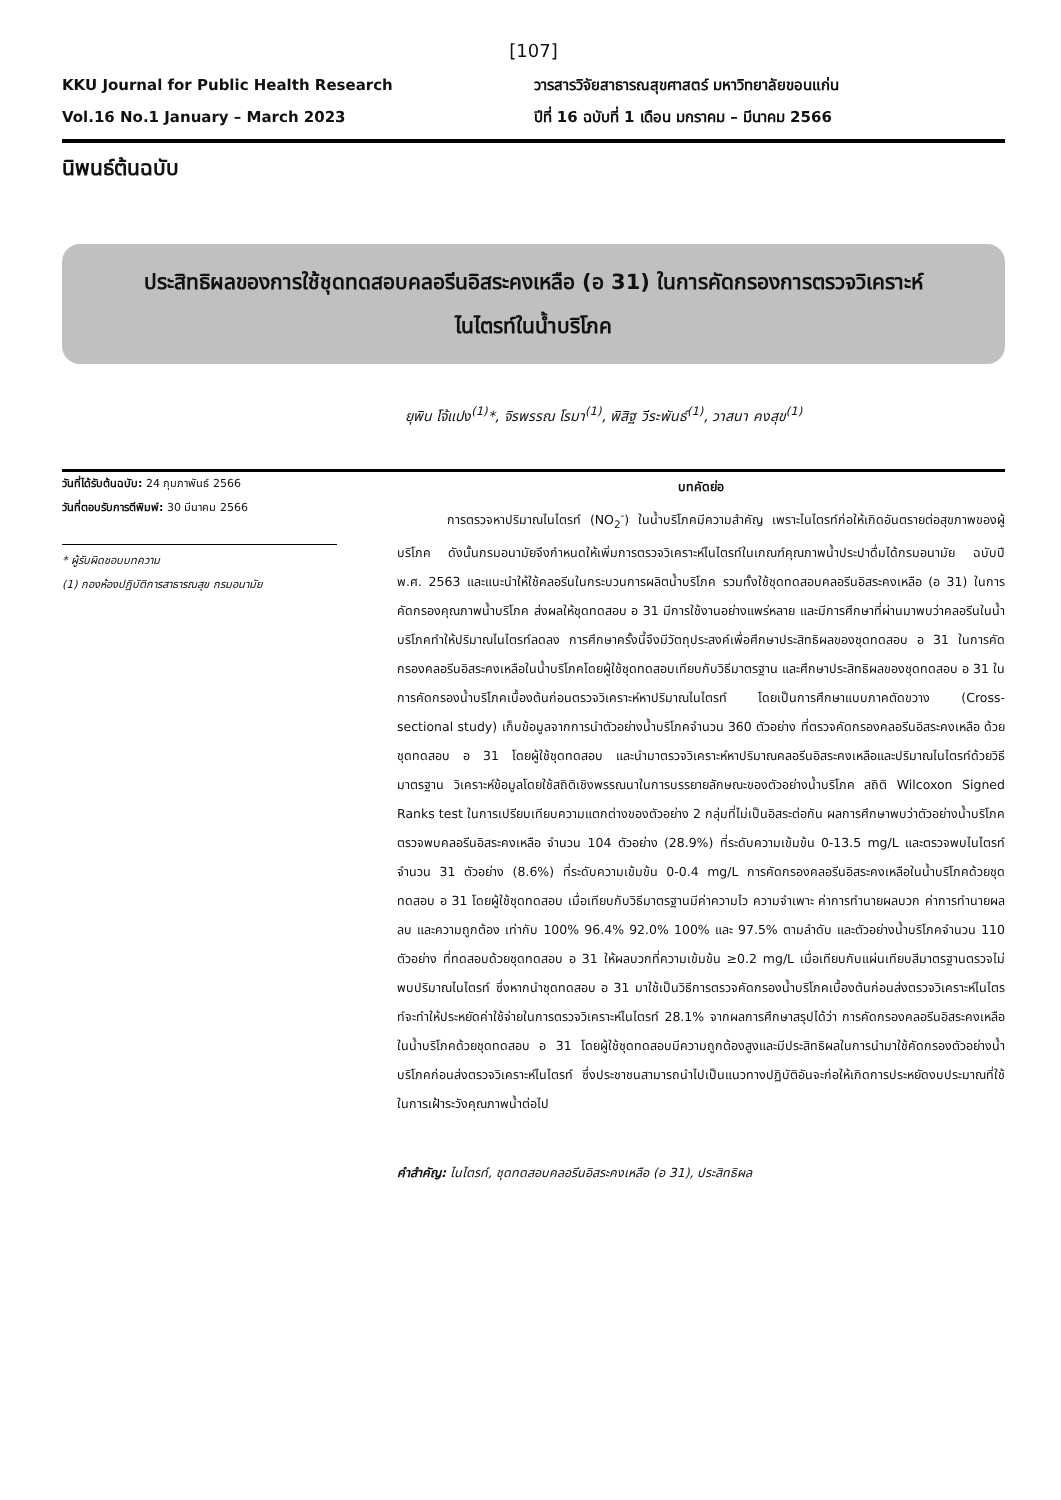[107]
KKU Journal for Public Health Research
Vol.16 No.1 January – March 2023
วารสารวิจัยสาธารณสุขศาสตร์ มหาวิทยาลัยขอนแก่น
ปีที่ 16 ฉบับที่ 1 เดือน มกราคม – มีนาคม 2566
นิพนธ์ต้นฉบับ
ประสิทธิผลของการใช้ชุดทดสอบคลอรีนอิสระคงเหลือ (อ 31) ในการคัดกรองการตรวจวิเคราะห์
ไนไตรท์ในน้ำบริโภค
ยุพิน โจ้แปง<sup>(1)</sup>*, จิรพรรณ โรมา<sup>(1)</sup>, พิสิฐ วีระพันธ์<sup>(1)</sup>, วาสนา คงสุข<sup>(1)</sup>
วันที่ได้รับต้นฉบับ: 24 กุมภาพันธ์ 2566
วันที่ตอบรับการตีพิมพ์: 30 มีนาคม 2566
* ผู้รับผิดชอบบทความ
(1) กองห้องปฏิบัติการสาธารณสุข กรมอนามัย
บทคัดย่อ
การตรวจหาปริมาณไนไตรท์ (NO<sub>2</sub><sup>-</sup>) ในน้ำบริโภคมีความสำคัญ เพราะไนไตรท์ก่อให้เกิดอันตรายต่อสุขภาพของผู้บริโภค ดังนั้นกรมอนามัยจึงกำหนดให้เพิ่มการตรวจวิเคราะห์ไนไตรท์ในเกณฑ์คุณภาพน้ำประปาดื่มได้กรมอนามัย ฉบับปี พ.ศ. 2563 และแนะนำให้ใช้คลอรีนในกระบวนการผลิตน้ำบริโภค รวมทั้งใช้ชุดทดสอบคลอรีนอิสระคงเหลือ (อ 31) ในการคัดกรองคุณภาพน้ำบริโภค ส่งผลให้ชุดทดสอบ อ 31 มีการใช้งานอย่างแพร่หลาย และมีการศึกษาที่ผ่านมาพบว่าคลอรีนในน้ำบริโภคทำให้ปริมาณไนไตรท์ลดลง การศึกษาครั้งนี้จึงมีวัตถุประสงค์เพื่อศึกษาประสิทธิผลของชุดทดสอบ อ 31 ในการคัดกรองคลอรีนอิสระคงเหลือในน้ำบริโภคโดยผู้ใช้ชุดทดสอบเทียบกับวิธีมาตรฐาน และศึกษาประสิทธิผลของชุดทดสอบ อ 31 ในการคัดกรองน้ำบริโภคเบื้องต้นก่อนตรวจวิเคราะห์หาปริมาณไนไตรท์ โดยเป็นการศึกษาแบบภาคตัดขวาง (Cross-sectional study) เก็บข้อมูลจากการนำตัวอย่างน้ำบริโภคจำนวน 360 ตัวอย่าง ที่ตรวจคัดกรองคลอรีนอิสระคงเหลือ ด้วยชุดทดสอบ อ 31 โดยผู้ใช้ชุดทดสอบ และนำมาตรวจวิเคราะห์หาปริมาณคลอรีนอิสระคงเหลือและปริมาณไนไตรท์ด้วยวิธีมาตรฐาน วิเคราะห์ข้อมูลโดยใช้สถิติเชิงพรรณนาในการบรรยายลักษณะของตัวอย่างน้ำบริโภค สถิติ Wilcoxon Signed Ranks test ในการเปรียบเทียบความแตกต่างของตัวอย่าง 2 กลุ่มที่ไม่เป็นอิสระต่อกัน ผลการศึกษาพบว่าตัวอย่างน้ำบริโภคตรวจพบคลอรีนอิสระคงเหลือ จำนวน 104 ตัวอย่าง (28.9%) ที่ระดับความเข้มข้น 0-13.5 mg/L และตรวจพบไนไตรท์ จำนวน 31 ตัวอย่าง (8.6%) ที่ระดับความเข้มข้น 0-0.4 mg/L การคัดกรองคลอรีนอิสระคงเหลือในน้ำบริโภคด้วยชุดทดสอบ อ 31 โดยผู้ใช้ชุดทดสอบ เมื่อเทียบกับวิธีมาตรฐานมีค่าความไว ความจำเพาะ ค่าการทำนายผลบวก ค่าการทำนายผลลบ และความถูกต้อง เท่ากับ 100% 96.4% 92.0% 100% และ 97.5% ตามลำดับ และตัวอย่างน้ำบริโภคจำนวน 110 ตัวอย่าง ที่ทดสอบด้วยชุดทดสอบ อ 31 ให้ผลบวกที่ความเข้มข้น ≥0.2 mg/L เมื่อเทียบกับแผ่นเทียบสีมาตรฐานตรวจไม่พบปริมาณไนไตรท์ ซึ่งหากนำชุดทดสอบ อ 31 มาใช้เป็นวิธีการตรวจคัดกรองน้ำบริโภคเบื้องต้นก่อนส่งตรวจวิเคราะห์ไนไตรท์จะทำให้ประหยัดค่าใช้จ่ายในการตรวจวิเคราะห์ไนไตรท์ 28.1% จากผลการศึกษาสรุปได้ว่า การคัดกรองคลอรีนอิสระคงเหลือในน้ำบริโภคด้วยชุดทดสอบ อ 31 โดยผู้ใช้ชุดทดสอบมีความถูกต้องสูงและมีประสิทธิผลในการนำมาใช้คัดกรองตัวอย่างน้ำบริโภคก่อนส่งตรวจวิเคราะห์ไนไตรท์ ซึ่งประชาชนสามารถนำไปเป็นแนวทางปฏิบัติอันจะก่อให้เกิดการประหยัดงบประมาณที่ใช้ในการเฝ้าระวังคุณภาพน้ำต่อไป
คำสำคัญ: ไนไตรท์, ชุดทดสอบคลอรีนอิสระคงเหลือ (อ 31), ประสิทธิผล